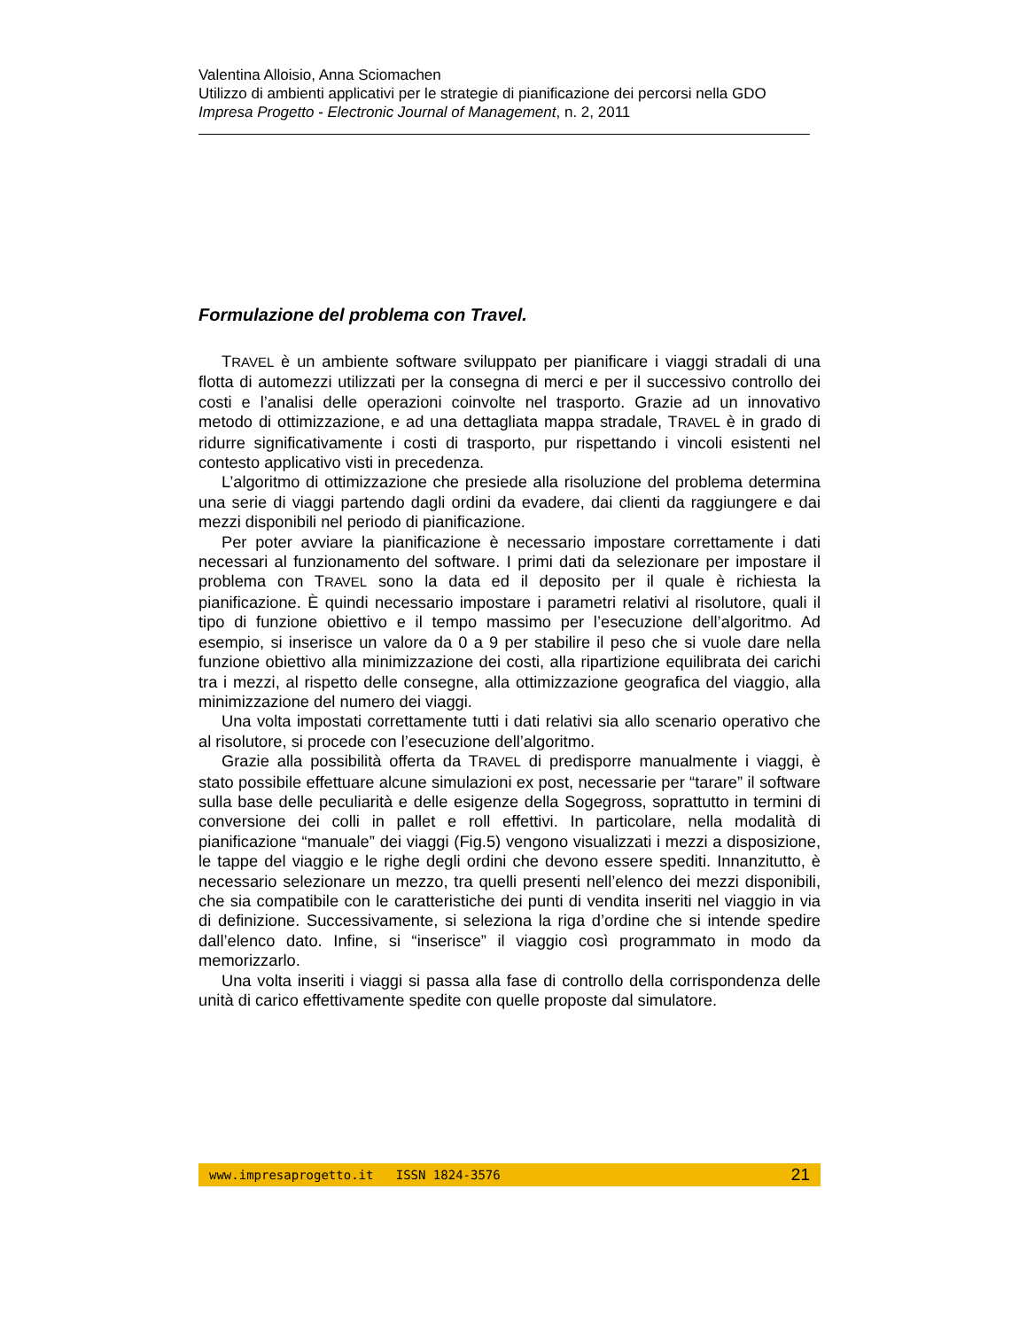Valentina Alloisio, Anna Sciomachen
Utilizzo di ambienti applicativi per le strategie di pianificazione dei percorsi nella GDO
Impresa Progetto - Electronic Journal of Management, n. 2, 2011
Formulazione del problema con Travel.
TRAVEL è un ambiente software sviluppato per pianificare i viaggi stradali di una flotta di automezzi utilizzati per la consegna di merci e per il successivo controllo dei costi e l’analisi delle operazioni coinvolte nel trasporto. Grazie ad un innovativo metodo di ottimizzazione, e ad una dettagliata mappa stradale, TRAVEL è in grado di ridurre significativamente i costi di trasporto, pur rispettando i vincoli esistenti nel contesto applicativo visti in precedenza.
L’algoritmo di ottimizzazione che presiede alla risoluzione del problema determina una serie di viaggi partendo dagli ordini da evadere, dai clienti da raggiungere e dai mezzi disponibili nel periodo di pianificazione.
Per poter avviare la pianificazione è necessario impostare correttamente i dati necessari al funzionamento del software. I primi dati da selezionare per impostare il problema con TRAVEL sono la data ed il deposito per il quale è richiesta la pianificazione. È quindi necessario impostare i parametri relativi al risolutore, quali il tipo di funzione obiettivo e il tempo massimo per l’esecuzione dell’algoritmo. Ad esempio, si inserisce un valore da 0 a 9 per stabilire il peso che si vuole dare nella funzione obiettivo alla minimizzazione dei costi, alla ripartizione equilibrata dei carichi tra i mezzi, al rispetto delle consegne, alla ottimizzazione geografica del viaggio, alla minimizzazione del numero dei viaggi.
Una volta impostati correttamente tutti i dati relativi sia allo scenario operativo che al risolutore, si procede con l’esecuzione dell’algoritmo.
Grazie alla possibilità offerta da TRAVEL di predisporre manualmente i viaggi, è stato possibile effettuare alcune simulazioni ex post, necessarie per “tarare” il software sulla base delle peculiarità e delle esigenze della Sogegross, soprattutto in termini di conversione dei colli in pallet e roll effettivi. In particolare, nella modalità di pianificazione “manuale” dei viaggi (Fig.5) vengono visualizzati i mezzi a disposizione, le tappe del viaggio e le righe degli ordini che devono essere spediti. Innanzitutto, è necessario selezionare un mezzo, tra quelli presenti nell’elenco dei mezzi disponibili, che sia compatibile con le caratteristiche dei punti di vendita inseriti nel viaggio in via di definizione. Successivamente, si seleziona la riga d’ordine che si intende spedire dall’elenco dato. Infine, si “inserisce” il viaggio così programmato in modo da memorizzarlo.
Una volta inseriti i viaggi si passa alla fase di controllo della corrispondenza delle unità di carico effettivamente spedite con quelle proposte dal simulatore.
www.impresaprogetto.it ISSN 1824-3576 21